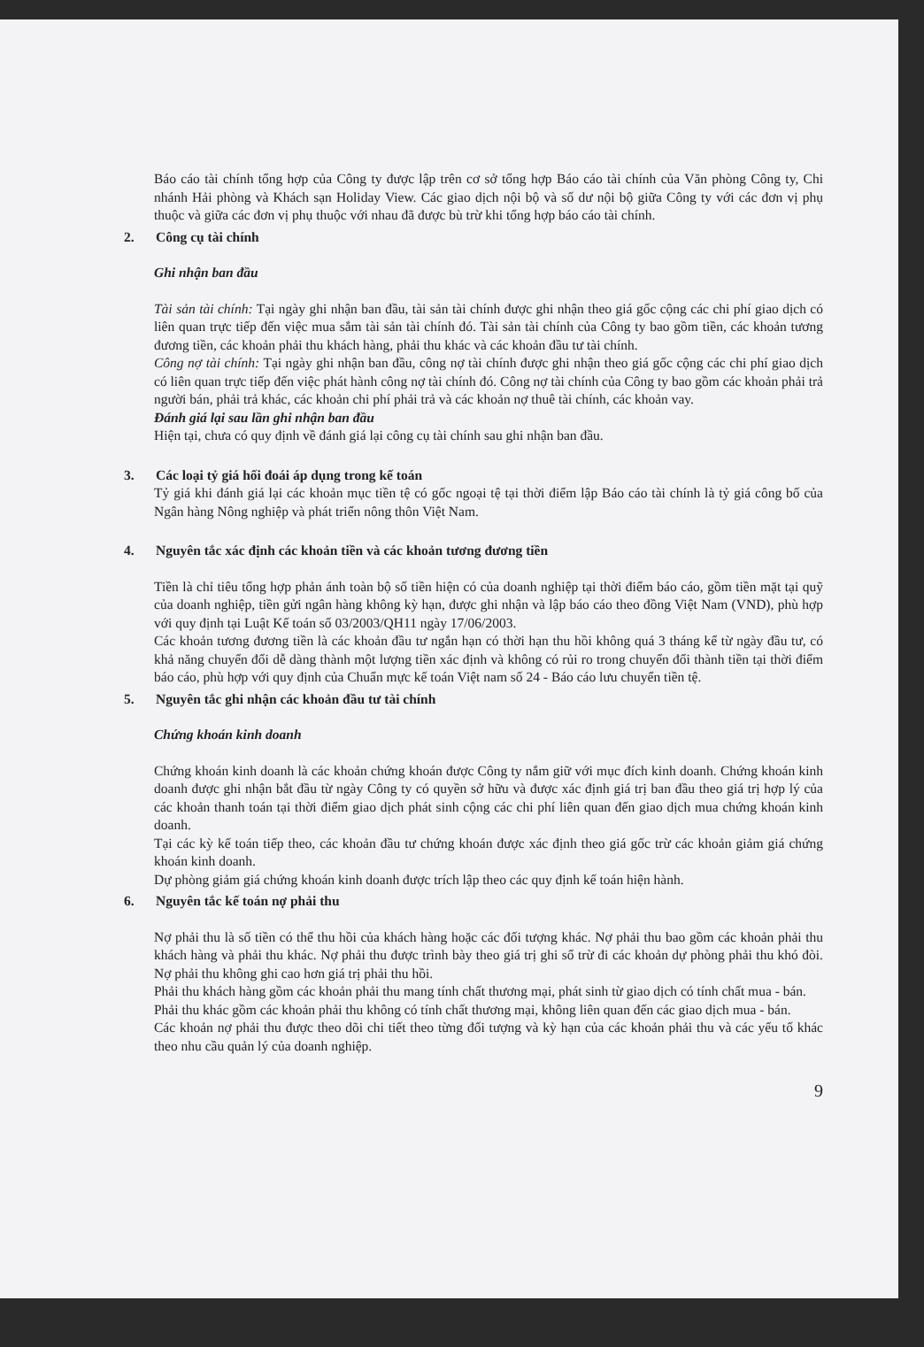Báo cáo tài chính tổng hợp của Công ty được lập trên cơ sở tổng hợp Báo cáo tài chính của Văn phòng Công ty, Chi nhánh Hải phòng và Khách sạn Holiday View. Các giao dịch nội bộ và số dư nội bộ giữa Công ty với các đơn vị phụ thuộc và giữa các đơn vị phụ thuộc với nhau đã được bù trừ khi tổng hợp báo cáo tài chính.
2. Công cụ tài chính
Ghi nhận ban đầu
Tài sản tài chính: Tại ngày ghi nhận ban đầu, tài sản tài chính được ghi nhận theo giá gốc cộng các chi phí giao dịch có liên quan trực tiếp đến việc mua sắm tài sản tài chính đó. Tài sản tài chính của Công ty bao gồm tiền, các khoản tương đương tiền, các khoản phải thu khách hàng, phải thu khác và các khoản đầu tư tài chính.
Công nợ tài chính: Tại ngày ghi nhận ban đầu, công nợ tài chính được ghi nhận theo giá gốc cộng các chi phí giao dịch có liên quan trực tiếp đến việc phát hành công nợ tài chính đó. Công nợ tài chính của Công ty bao gồm các khoản phải trả người bán, phải trả khác, các khoản chi phí phải trả và các khoản nợ thuê tài chính, các khoản vay.
Đánh giá lại sau lần ghi nhận ban đầu
Hiện tại, chưa có quy định về đánh giá lại công cụ tài chính sau ghi nhận ban đầu.
3. Các loại tỷ giá hối đoái áp dụng trong kế toán
Tỷ giá khi đánh giá lại các khoản mục tiền tệ có gốc ngoại tệ tại thời điểm lập Báo cáo tài chính là tỷ giá công bố của Ngân hàng Nông nghiệp và phát triển nông thôn Việt Nam.
4. Nguyên tắc xác định các khoản tiền và các khoản tương đương tiền
Tiền là chỉ tiêu tổng hợp phản ánh toàn bộ số tiền hiện có của doanh nghiệp tại thời điểm báo cáo, gồm tiền mặt tại quỹ của doanh nghiệp, tiền gửi ngân hàng không kỳ hạn, được ghi nhận và lập báo cáo theo đồng Việt Nam (VND), phù hợp với quy định tại Luật Kế toán số 03/2003/QH11 ngày 17/06/2003.
Các khoản tương đương tiền là các khoản đầu tư ngắn hạn có thời hạn thu hồi không quá 3 tháng kể từ ngày đầu tư, có khả năng chuyển đổi dễ dàng thành một lượng tiền xác định và không có rủi ro trong chuyển đổi thành tiền tại thời điểm báo cáo, phù hợp với quy định của Chuẩn mực kế toán Việt nam số 24 - Báo cáo lưu chuyển tiền tệ.
5. Nguyên tắc ghi nhận các khoản đầu tư tài chính
Chứng khoán kinh doanh
Chứng khoán kinh doanh là các khoản chứng khoán được Công ty nắm giữ với mục đích kinh doanh. Chứng khoán kinh doanh được ghi nhận bắt đầu từ ngày Công ty có quyền sở hữu và được xác định giá trị ban đầu theo giá trị hợp lý của các khoản thanh toán tại thời điểm giao dịch phát sinh cộng các chi phí liên quan đến giao dịch mua chứng khoán kinh doanh.
Tại các kỳ kế toán tiếp theo, các khoản đầu tư chứng khoán được xác định theo giá gốc trừ các khoản giảm giá chứng khoán kinh doanh.
Dự phòng giảm giá chứng khoán kinh doanh được trích lập theo các quy định kế toán hiện hành.
6. Nguyên tắc kế toán nợ phải thu
Nợ phải thu là số tiền có thể thu hồi của khách hàng hoặc các đối tượng khác. Nợ phải thu bao gồm các khoản phải thu khách hàng và phải thu khác. Nợ phải thu được trình bày theo giá trị ghi sổ trừ đi các khoản dự phòng phải thu khó đòi. Nợ phải thu không ghi cao hơn giá trị phải thu hồi.
Phải thu khách hàng gồm các khoản phải thu mang tính chất thương mại, phát sinh từ giao dịch có tính chất mua - bán.
Phải thu khác gồm các khoản phải thu không có tính chất thương mại, không liên quan đến các giao dịch mua - bán.
Các khoản nợ phải thu được theo dõi chi tiết theo từng đối tượng và kỳ hạn của các khoản phải thu và các yếu tố khác theo nhu cầu quản lý của doanh nghiệp.
9